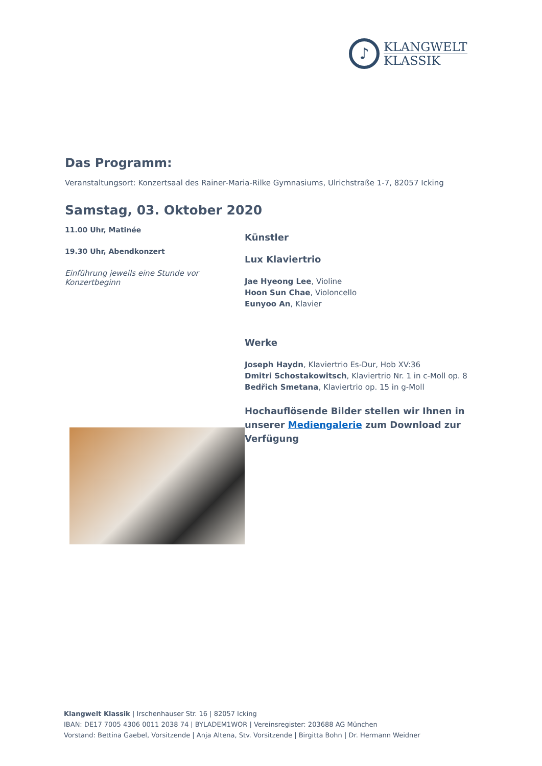♪
KLANGWELT
KLASSIK
Das Programm:
Veranstaltungsort: Konzertsaal des Rainer-Maria-Rilke Gymnasiums, Ulrichstraße 1-7, 82057 Icking
Samstag, 03. Oktober 2020
11.00 Uhr, Matinée
19.30 Uhr, Abendkonzert
Einführung jeweils eine Stunde vor Konzertbeginn
Künstler
Lux Klaviertrio
Jae Hyeong Lee, Violine
Hoon Sun Chae, Violoncello
Eunyoo An, Klavier
Werke
Joseph Haydn, Klaviertrio Es-Dur, Hob XV:36
Dmitri Schostakowitsch, Klaviertrio Nr. 1 in c-Moll op. 8
Bedřich Smetana, Klaviertrio op. 15 in g-Moll
Hochauflösende Bilder stellen wir Ihnen in unserer Mediengalerie zum Download zur Verfügung
Klangwelt Klassik | Irschenhauser Str. 16 | 82057 Icking
IBAN: DE17 7005 4306 0011 2038 74 | BYLADEM1WOR | Vereinsregister: 203688 AG München
Vorstand: Bettina Gaebel, Vorsitzende | Anja Altena, Stv. Vorsitzende | Birgitta Bohn | Dr. Hermann Weidner